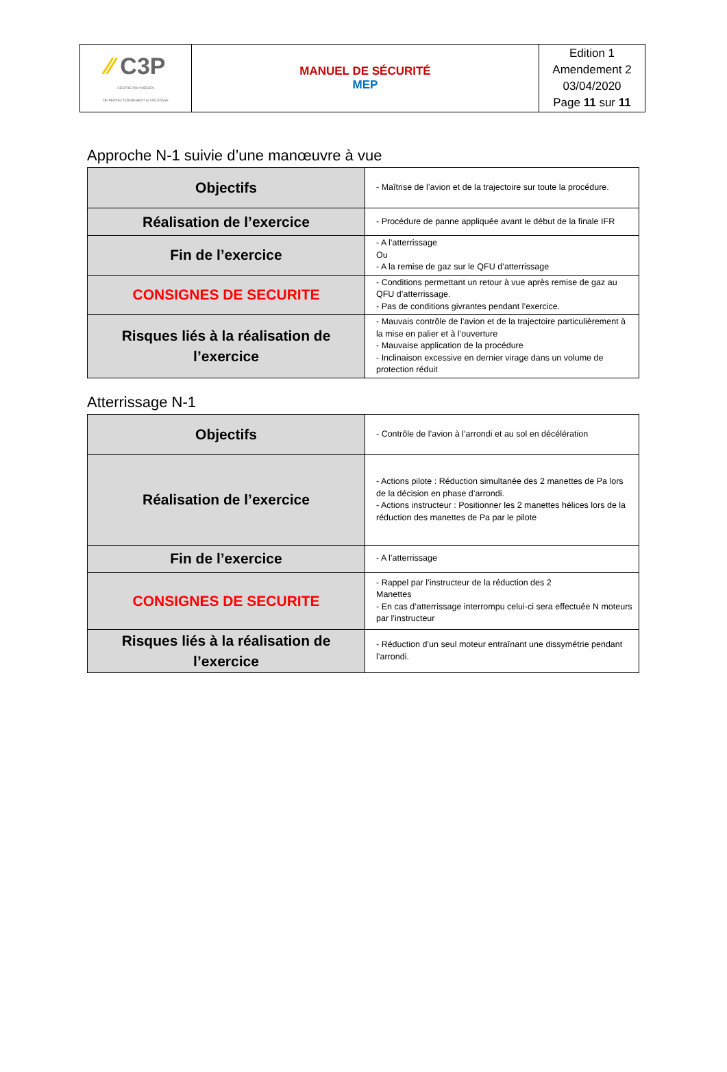| ⁄⁄ C3P CENTRE POLYNÉSIEN DE PERFECTIONNEMENT AU PILOTAGE | MANUEL DE SÉCURITÉ MEP | Edition 1 Amendement 2 03/04/2020 Page 11 sur 11 |
Approche N-1 suivie d’une manœuvre à vue
| Objectifs | - Maîtrise de l’avion et de la trajectoire sur toute la procédure. |
| Réalisation de l’exercice | - Procédure de panne appliquée avant le début de la finale IFR |
| Fin de l’exercice | - A l’atterrissage Ou - A la remise de gaz sur le QFU d’atterrissage |
| CONSIGNES DE SECURITE | - Conditions permettant un retour à vue après remise de gaz au QFU d’atterrissage. - Pas de conditions givrantes pendant l’exercice. |
| Risques liés à la réalisation de l’exercice | - Mauvais contrôle de l’avion et de la trajectoire particulièrement à la mise en palier et à l’ouverture - Mauvaise application de la procédure - Inclinaison excessive en dernier virage dans un volume de protection réduit |
Atterrissage N-1
| Objectifs | - Contrôle de l’avion à l’arrondi et au sol en décélération |
| Réalisation de l’exercice | - Actions pilote : Réduction simultanée des 2 manettes de Pa lors de la décision en phase d’arrondi. - Actions instructeur : Positionner les 2 manettes hélices lors de la réduction des manettes de Pa par le pilote |
| Fin de l’exercice | - A l’atterrissage |
| CONSIGNES DE SECURITE | - Rappel par l’instructeur de la réduction des 2 Manettes - En cas d’atterrissage interrompu celui-ci sera effectuée N moteurs par l’instructeur |
| Risques liés à la réalisation de l’exercice | - Réduction d’un seul moteur entraînant une dissymétrie pendant l’arrondi. |